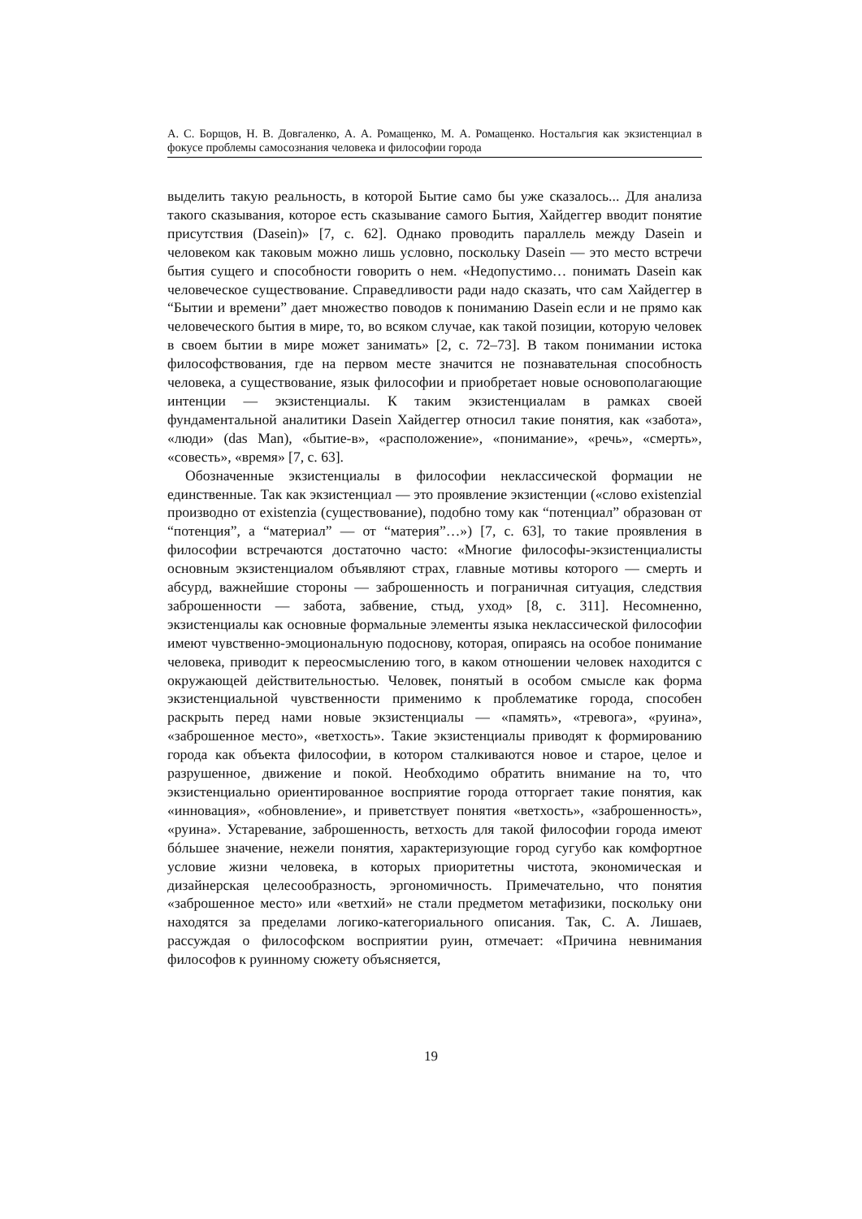А. С. Борщов, Н. В. Довгаленко, А. А. Ромащенко, М. А. Ромащенко. Ностальгия как экзистенциал в фокусе проблемы самосознания человека и философии города
выделить такую реальность, в которой Бытие само бы уже сказалось... Для анализа такого сказывания, которое есть сказывание самого Бытия, Хайдеггер вводит понятие присутствия (Dasein)» [7, с. 62]. Однако проводить параллель между Dasein и человеком как таковым можно лишь условно, поскольку Dasein — это место встречи бытия сущего и способности говорить о нем. «Недопустимо… понимать Dasein как человеческое существование. Справедливости ради надо сказать, что сам Хайдеггер в “Бытии и времени” дает множество поводов к пониманию Dasein если и не прямо как человеческого бытия в мире, то, во всяком случае, как такой позиции, которую человек в своем бытии в мире может занимать» [2, с. 72–73]. В таком понимании истока философствования, где на первом месте значится не познавательная способность человека, а существование, язык философии и приобретает новые основополагающие интенции — экзистенциалы. К таким экзистенциалам в рамках своей фундаментальной аналитики Dasein Хайдеггер относил такие понятия, как «забота», «люди» (das Man), «бытие-в», «расположение», «понимание», «речь», «смерть», «совесть», «время» [7, с. 63].
Обозначенные экзистенциалы в философии неклассической формации не единственные. Так как экзистенциал — это проявление экзистенции («слово existenzial производно от existenzia (существование), подобно тому как “потенциал” образован от “потенция”, а “материал” — от “материя”…») [7, с. 63], то такие проявления в философии встречаются достаточно часто: «Многие философы-экзистенциалисты основным экзистенциалом объявляют страх, главные мотивы которого — смерть и абсурд, важнейшие стороны — заброшенность и пограничная ситуация, следствия заброшенности — забота, забвение, стыд, уход» [8, с. 311]. Несомненно, экзистенциалы как основные формальные элементы языка неклассической философии имеют чувственно-эмоциональную подоснову, которая, опираясь на особое понимание человека, приводит к переосмыслению того, в каком отношении человек находится с окружающей действительностью. Человек, понятый в особом смысле как форма экзистенциальной чувственности применимо к проблематике города, способен раскрыть перед нами новые экзистенциалы — «память», «тревога», «руина», «заброшенное место», «ветхость». Такие экзистенциалы приводят к формированию города как объекта философии, в котором сталкиваются новое и старое, целое и разрушенное, движение и покой. Необходимо обратить внимание на то, что экзистенциально ориентированное восприятие города отторгает такие понятия, как «инновация», «обновление», и приветствует понятия «ветхость», «заброшенность», «руина». Устаревание, заброшенность, ветхость для такой философии города имеют бóльшее значение, нежели понятия, характеризующие город сугубо как комфортное условие жизни человека, в которых приоритетны чистота, экономическая и дизайнерская целесообразность, эргономичность. Примечательно, что понятия «заброшенное место» или «ветхий» не стали предметом метафизики, поскольку они находятся за пределами логико-категориального описания. Так, С. А. Лишаев, рассуждая о философском восприятии руин, отмечает: «Причина невнимания философов к руинному сюжету объясняется,
19